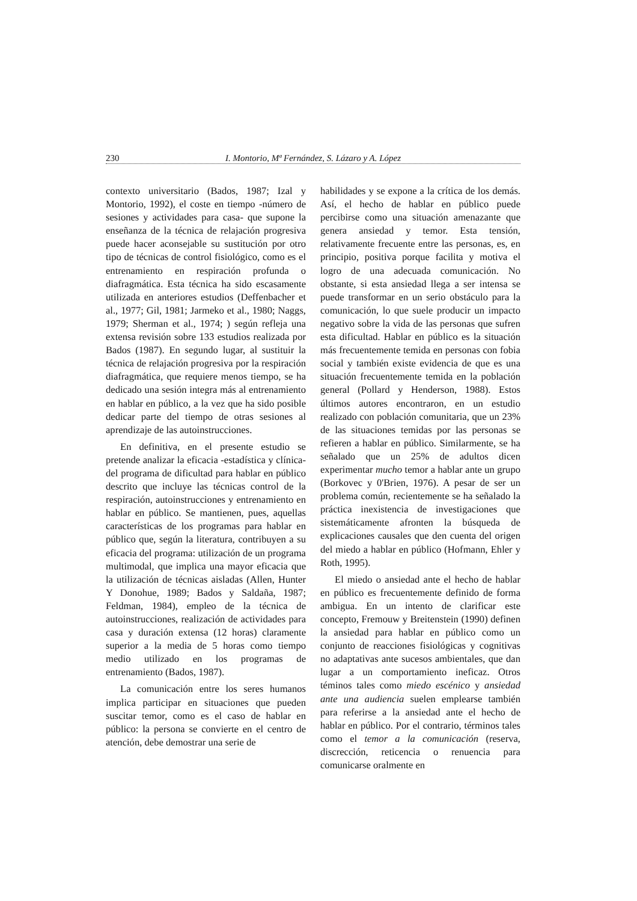230 I. Montorio, Mª Fernández, S. Lázaro y A. López
contexto universitario (Bados, 1987; Izal y Montorio, 1992), el coste en tiempo -número de sesiones y actividades para casa- que supone la enseñanza de la técnica de relajación progresiva puede hacer aconsejable su sustitución por otro tipo de técnicas de control fisiológico, como es el entrenamiento en respiración profunda o diafragmática. Esta técnica ha sido escasamente utilizada en anteriores estudios (Deffenbacher et al., 1977; Gil, 1981; Jarmeko et al., 1980; Naggs, 1979; Sherman et al., 1974; ) según refleja una extensa revisión sobre 133 estudios realizada por Bados (1987). En segundo lugar, al sustituir la técnica de relajación progresiva por la respiración diafragmática, que requiere menos tiempo, se ha dedicado una sesión integra más al entrenamiento en hablar en público, a la vez que ha sido posible dedicar parte del tiempo de otras sesiones al aprendizaje de las autoinstrucciones.
En definitiva, en el presente estudio se pretende analizar la eficacia -estadística y clínica- del programa de dificultad para hablar en público descrito que incluye las técnicas control de la respiración, autoinstrucciones y entrenamiento en hablar en público. Se mantienen, pues, aquellas características de los programas para hablar en público que, según la literatura, contribuyen a su eficacia del programa: utilización de un programa multimodal, que implica una mayor eficacia que la utilización de técnicas aisladas (Allen, Hunter Y Donohue, 1989; Bados y Saldaña, 1987; Feldman, 1984), empleo de la técnica de autoinstrucciones, realización de actividades para casa y duración extensa (12 horas) claramente superior a la media de 5 horas como tiempo medio utilizado en los programas de entrenamiento (Bados, 1987).
La comunicación entre los seres humanos implica participar en situaciones que pueden suscitar temor, como es el caso de hablar en público: la persona se convierte en el centro de atención, debe demostrar una serie de
habilidades y se expone a la crítica de los demás. Así, el hecho de hablar en público puede percibirse como una situación amenazante que genera ansiedad y temor. Esta tensión, relativamente frecuente entre las personas, es, en principio, positiva porque facilita y motiva el logro de una adecuada comunicación. No obstante, si esta ansiedad llega a ser intensa se puede transformar en un serio obstáculo para la comunicación, lo que suele producir un impacto negativo sobre la vida de las personas que sufren esta dificultad. Hablar en público es la situación más frecuentemente temida en personas con fobia social y también existe evidencia de que es una situación frecuentemente temida en la población general (Pollard y Henderson, 1988). Estos últimos autores encontraron, en un estudio realizado con población comunitaria, que un 23% de las situaciones temidas por las personas se refieren a hablar en público. Similarmente, se ha señalado que un 25% de adultos dicen experimentar mucho temor a hablar ante un grupo (Borkovec y 0'Brien, 1976). A pesar de ser un problema común, recientemente se ha señalado la práctica inexistencia de investigaciones que sistemáticamente afronten la búsqueda de explicaciones causales que den cuenta del origen del miedo a hablar en público (Hofmann, Ehler y Roth, 1995).
El miedo o ansiedad ante el hecho de hablar en público es frecuentemente definido de forma ambigua. En un intento de clarificar este concepto, Fremouw y Breitenstein (1990) definen la ansiedad para hablar en público como un conjunto de reacciones fisiológicas y cognitivas no adaptativas ante sucesos ambientales, que dan lugar a un comportamiento ineficaz. Otros téminos tales como miedo escénico y ansiedad ante una audiencia suelen emplearse también para referirse a la ansiedad ante el hecho de hablar en público. Por el contrario, términos tales como el temor a la comunicación (reserva, discrección, reticencia o renuencia para comunicarse oralmente en